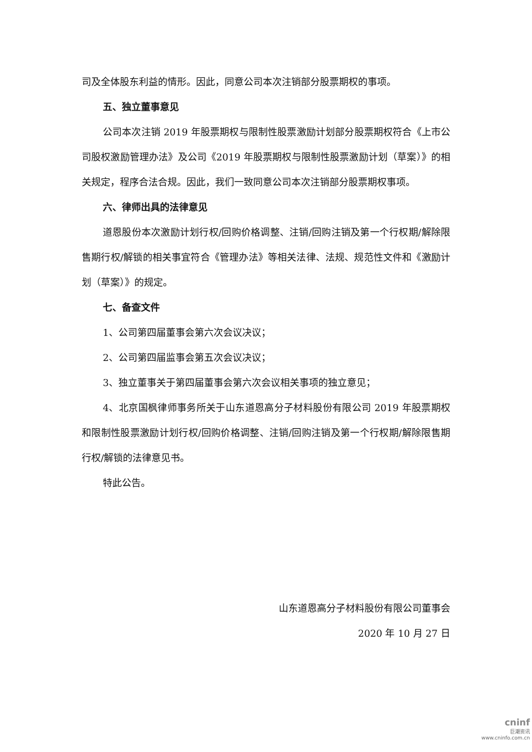司及全体股东利益的情形。因此，同意公司本次注销部分股票期权的事项。
五、独立董事意见
公司本次注销 2019 年股票期权与限制性股票激励计划部分股票期权符合《上市公司股权激励管理办法》及公司《2019 年股票期权与限制性股票激励计划（草案）》的相关规定，程序合法合规。因此，我们一致同意公司本次注销部分股票期权事项。
六、律师出具的法律意见
道恩股份本次激励计划行权/回购价格调整、注销/回购注销及第一个行权期/解除限售期行权/解锁的相关事宜符合《管理办法》等相关法律、法规、规范性文件和《激励计划（草案）》的规定。
七、备查文件
1、公司第四届董事会第六次会议决议；
2、公司第四届监事会第五次会议决议；
3、独立董事关于第四届董事会第六次会议相关事项的独立意见；
4、北京国枫律师事务所关于山东道恩高分子材料股份有限公司 2019 年股票期权和限制性股票激励计划行权/回购价格调整、注销/回购注销及第一个行权期/解除限售期行权/解锁的法律意见书。
特此公告。
山东道恩高分子材料股份有限公司董事会
2020 年 10 月 27 日
cninf
巨潮资讯
www.cninfo.com.cn